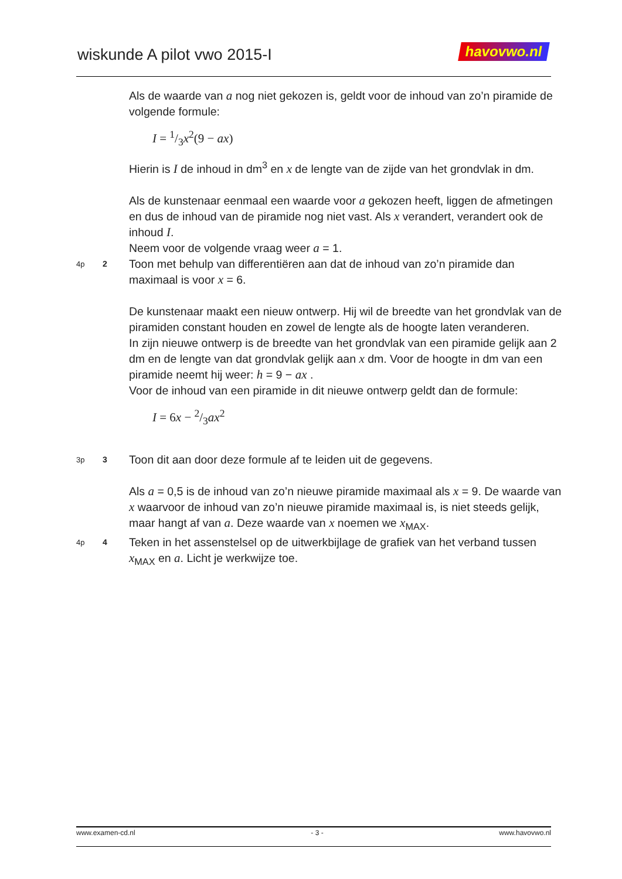wiskunde A pilot vwo 2015-I havovwo.nl
Als de waarde van a nog niet gekozen is, geldt voor de inhoud van zo’n piramide de volgende formule:
I = 1/3x<sup>2</sup>(9 − ax)
Hierin is I de inhoud in dm<sup>3</sup> en x de lengte van de zijde van het grondvlak in dm.
Als de kunstenaar eenmaal een waarde voor a gekozen heeft, liggen de afmetingen en dus de inhoud van de piramide nog niet vast. Als x verandert, verandert ook de inhoud I.
Neem voor de volgende vraag weer a = 1.
4p 2
Toon met behulp van differentiëren aan dat de inhoud van zo’n piramide dan maximaal is voor x = 6.
De kunstenaar maakt een nieuw ontwerp. Hij wil de breedte van het grondvlak van de piramiden constant houden en zowel de lengte als de hoogte laten veranderen.
In zijn nieuwe ontwerp is de breedte van het grondvlak van een piramide gelijk aan 2 dm en de lengte van dat grondvlak gelijk aan x dm. Voor de hoogte in dm van een piramide neemt hij weer: h = 9 − ax .
Voor de inhoud van een piramide in dit nieuwe ontwerp geldt dan de formule:
I = 6x − 2/3ax<sup>2</sup>
3p 3
Toon dit aan door deze formule af te leiden uit de gegevens.
Als a = 0,5 is de inhoud van zo’n nieuwe piramide maximaal als x = 9. De waarde van x waarvoor de inhoud van zo’n nieuwe piramide maximaal is, is niet steeds gelijk, maar hangt af van a. Deze waarde van x noemen we x<sub>MAX</sub>.
4p 4
Teken in het assenstelsel op de uitwerkbijlage de grafiek van het verband tussen x<sub>MAX</sub> en a. Licht je werkwijze toe.
www.examen-cd.nl - 3 - www.havovwo.nl